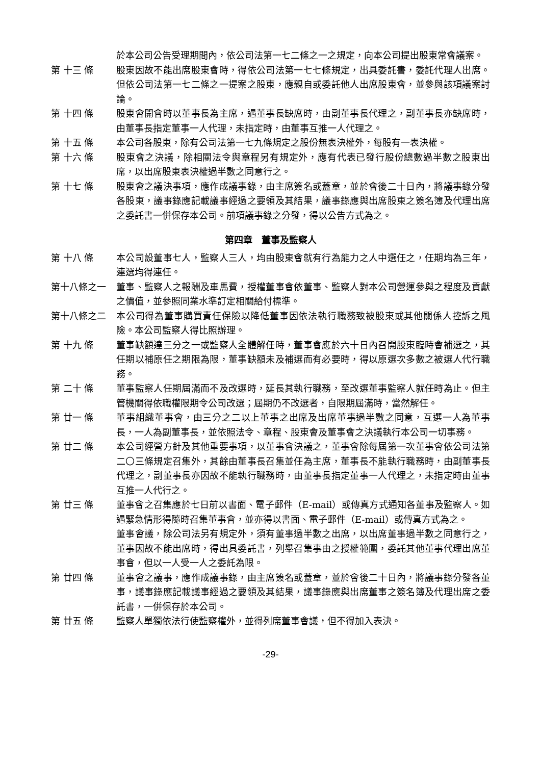於本公司公告受理期間內，依公司法第一七二條之一之規定，向本公司提出股東常會議案。
第 十三 條 股東因故不能出席股東會時，得依公司法第一七七條規定，出具委託書，委託代理人出席。但依公司法第一七二條之一提案之股東，應親自或委託他人出席股東會，並參與該項議案討論。
第 十四 條 股東會開會時以董事長為主席，遇董事長缺席時，由副董事長代理之，副董事長亦缺席時，由董事長指定董事一人代理，未指定時，由董事互推一人代理之。
第 十五 條 本公司各股東，除有公司法第一七九條規定之股份無表決權外，每股有一表決權。
第 十六 條 股東會之決議，除相關法令與章程另有規定外，應有代表已發行股份總數過半數之股東出席，以出席股東表決權過半數之同意行之。
第 十七 條 股東會之議決事項，應作成議事錄，由主席簽名或蓋章，並於會後二十日內，將議事錄分發各股東，議事錄應記載議事經過之要領及其結果，議事錄應與出席股東之簽名簿及代理出席之委託書一併保存本公司。前項議事錄之分發，得以公告方式為之。
第四章　董事及監察人
第 十八 條 本公司設董事七人，監察人三人，均由股東會就有行為能力之人中選任之，任期均為三年，連選均得連任。
第十八條之一 董事、監察人之報酬及車馬費，授權董事會依董事、監察人對本公司營運參與之程度及貢獻之價值，並參照同業水準訂定相關給付標準。
第十八條之二 本公司得為董事購買責任保險以降低董事因依法執行職務致被股東或其他關係人控訴之風險。本公司監察人得比照辦理。
第 十九 條 董事缺額達三分之一或監察人全體解任時，董事會應於六十日內召開股東臨時會補選之，其任期以補原任之期限為限，董事缺額未及補選而有必要時，得以原選次多數之被選人代行職務。
第 二十 條 董事監察人任期屆滿而不及改選時，延長其執行職務，至改選董事監察人就任時為止。但主管機關得依職權限期令公司改選；屆期仍不改選者，自限期屆滿時，當然解任。
第 廿一 條 董事組織董事會，由三分之二以上董事之出席及出席董事過半數之同意，互選一人為董事長，一人為副董事長，並依照法令、章程、股東會及董事會之決議執行本公司一切事務。
第 廿二 條 本公司經營方針及其他重要事項，以董事會決議之，董事會除每屆第一次董事會依公司法第二〇三條規定召集外，其餘由董事長召集並任為主席，董事長不能執行職務時，由副董事長代理之，副董事長亦因故不能執行職務時，由董事長指定董事一人代理之，未指定時由董事互推一人代行之。
第 廿三 條 董事會之召集應於七日前以書面、電子郵件（E-mail）或傳真方式通知各董事及監察人。如遇緊急情形得隨時召集董事會，並亦得以書面、電子郵件（E-mail）或傳真方式為之。
董事會議，除公司法另有規定外，須有董事過半數之出席，以出席董事過半數之同意行之，董事因故不能出席時，得出具委託書，列舉召集事由之授權範圍，委託其他董事代理出席董事會，但以一人受一人之委託為限。
第 廿四 條 董事會之議事，應作成議事錄，由主席簽名或蓋章，並於會後二十日內，將議事錄分發各董事，議事錄應記載議事經過之要領及其結果，議事錄應與出席董事之簽名簿及代理出席之委託書，一併保存於本公司。
第 廿五 條 監察人單獨依法行使監察權外，並得列席董事會議，但不得加入表決。
-29-